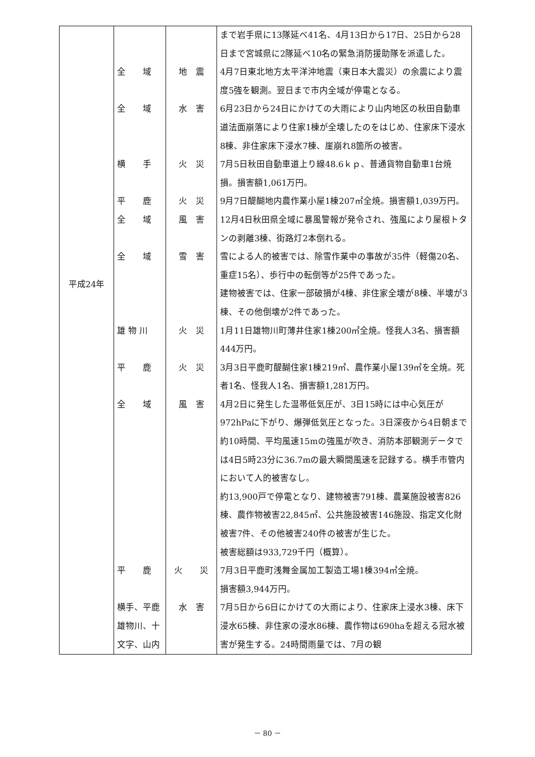| | | | まで岩手県に13隊延べ41名、4月13日から17日、25日から28日まで宮城県に2隊延べ10名の緊急消防援助隊を派遣した。 |
| | 全 域 | 地 震 | 4月7日東北地方太平洋沖地震（東日本大震災）の余震により震度5強を観測。翌日まで市内全域が停電となる。 |
| | 全 域 | 水 害 | 6月23日から24日にかけての大雨により山内地区の秋田自動車道法面崩落により住家1棟が全壊したのをはじめ、住家床下浸水8棟、非住家床下浸水7棟、崖崩れ8箇所の被害。 |
| | 横 手 | 火 災 | 7月5日秋田自動車道上り線48.6ｋｐ、普通貨物自動車1台焼損。損害額1,061万円。 |
| | 平 鹿 | 火 災 | 9月7日醍醐地内農作業小屋1棟207㎡全焼。損害額1,039万円。 |
| | 全 域 | 風 害 | 12月4日秋田県全域に暴風警報が発令され、強風により屋根トタンの剥離3棟、街路灯2本倒れる。 |
| 平成24年 | 全 域 | 雪 害 | 雪による人的被害では、除雪作業中の事故が35件（軽傷20名、重症15名）、歩行中の転倒等が25件であった。 建物被害では、住家一部破損が4棟、非住家全壊が8棟、半壊が3棟、その他倒壊が2件であった。 |
| | 雄 物 川 | 火 災 | 1月11日雄物川町薄井住家1棟200㎡全焼。怪我人3名、損害額444万円。 |
| | 平 鹿 | 火 災 | 3月3日平鹿町醍醐住家1棟219㎡、農作業小屋139㎡を全焼。死者1名、怪我人1名、損害額1,281万円。 |
| | 全 域 | 風 害 | 4月2日に発生した温帯低気圧が、3日15時には中心気圧が972hPaに下がり、爆弾低気圧となった。3日深夜から4日朝まで約10時間、平均風速15mの強風が吹き、消防本部観測データでは4日5時23分に36.7mの最大瞬間風速を記録する。横手市管内において人的被害なし。 約13,900戸で停電となり、建物被害791棟、農業施設被害826棟、農作物被害22,845㎡、公共施設被害146施設、指定文化財被害7件、その他被害240件の被害が生じた。 被害総額は933,729千円（概算）。 |
| | 平 鹿 | 火 災 | 7月3日平鹿町浅舞金属加工製造工場1棟394㎡全焼。 損害額3,944万円。 |
| | 横手、平鹿 雄物川、十 文字、山内 | 水 害 | 7月5日から6日にかけての大雨により、住家床上浸水3棟、床下浸水65棟、非住家の浸水86棟、農作物は690haを超える冠水被害が発生する。24時間雨量では、7月の観 |
－ 80 －